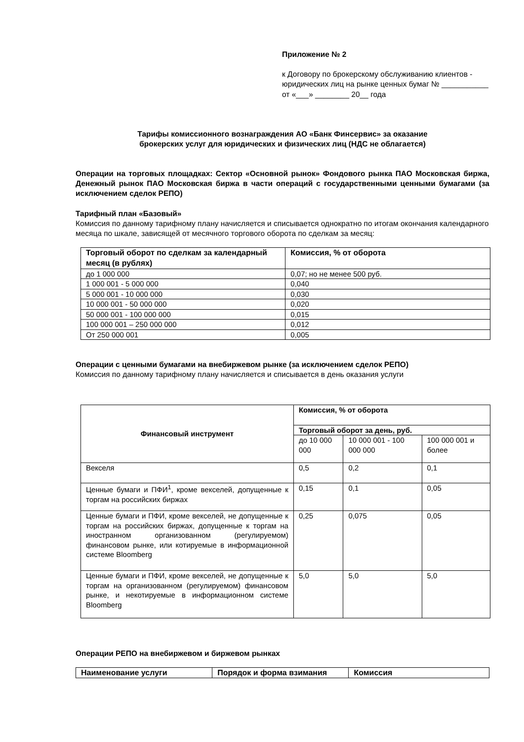Приложение № 2
к Договору по брокерскому обслуживанию клиентов - юридических лиц на рынке ценных бумаг № ___________ от «___» ________ 20__ года
Тарифы комиссионного вознаграждения АО «Банк Финсервис» за оказание брокерских услуг для юридических и физических лиц (НДС не облагается)
Операции на торговых площадках: Сектор «Основной рынок» Фондового рынка ПАО Московская биржа, Денежный рынок ПАО Московская биржа в части операций с государственными ценными бумагами (за исключением сделок РЕПО)
Тарифный план «Базовый»
Комиссия по данному тарифному плану начисляется и списывается однократно по итогам окончания календарного месяца по шкале, зависящей от месячного торгового оборота по сделкам за месяц:
| Торговый оборот по сделкам за календарный месяц (в рублях) | Комиссия, % от оборота |
| --- | --- |
| до 1 000 000 | 0,07; но не менее 500 руб. |
| 1 000 001 - 5 000 000 | 0,040 |
| 5 000 001 - 10 000 000 | 0,030 |
| 10 000 001 - 50 000 000 | 0,020 |
| 50 000 001 - 100 000 000 | 0,015 |
| 100 000 001 – 250 000 000 | 0,012 |
| От 250 000 001 | 0,005 |
Операции с ценными бумагами на внебиржевом рынке (за исключением сделок РЕПО)
Комиссия по данному тарифному плану начисляется и списывается в день оказания услуги
| Финансовый инструмент | Комиссия, % от оборота | | |
| --- | --- | --- | --- |
| | Торговый оборот за день, руб. | | |
| | до 10 000 000 | 10 000 001 - 100 000 000 | 100 000 001 и более |
| Векселя | 0,5 | 0,2 | 0,1 |
| Ценные бумаги и ПФИ<sup>1</sup>, кроме векселей, допущенные к торгам на российских биржах | 0,15 | 0,1 | 0,05 |
| Ценные бумаги и ПФИ, кроме векселей, не допущенные к торгам на российских биржах, допущенные к торгам на иностранном организованном (регулируемом) финансовом рынке, или котируемые в информационной системе Bloomberg | 0,25 | 0,075 | 0,05 |
| Ценные бумаги и ПФИ, кроме векселей, не допущенные к торгам на организованном (регулируемом) финансовом рынке, и некотируемые в информационном системе Bloomberg | 5,0 | 5,0 | 5,0 |
Операции РЕПО на внебиржевом и биржевом рынках
| Наименование услуги | Порядок и форма взимания | Комиссия |
| --- | --- | --- |